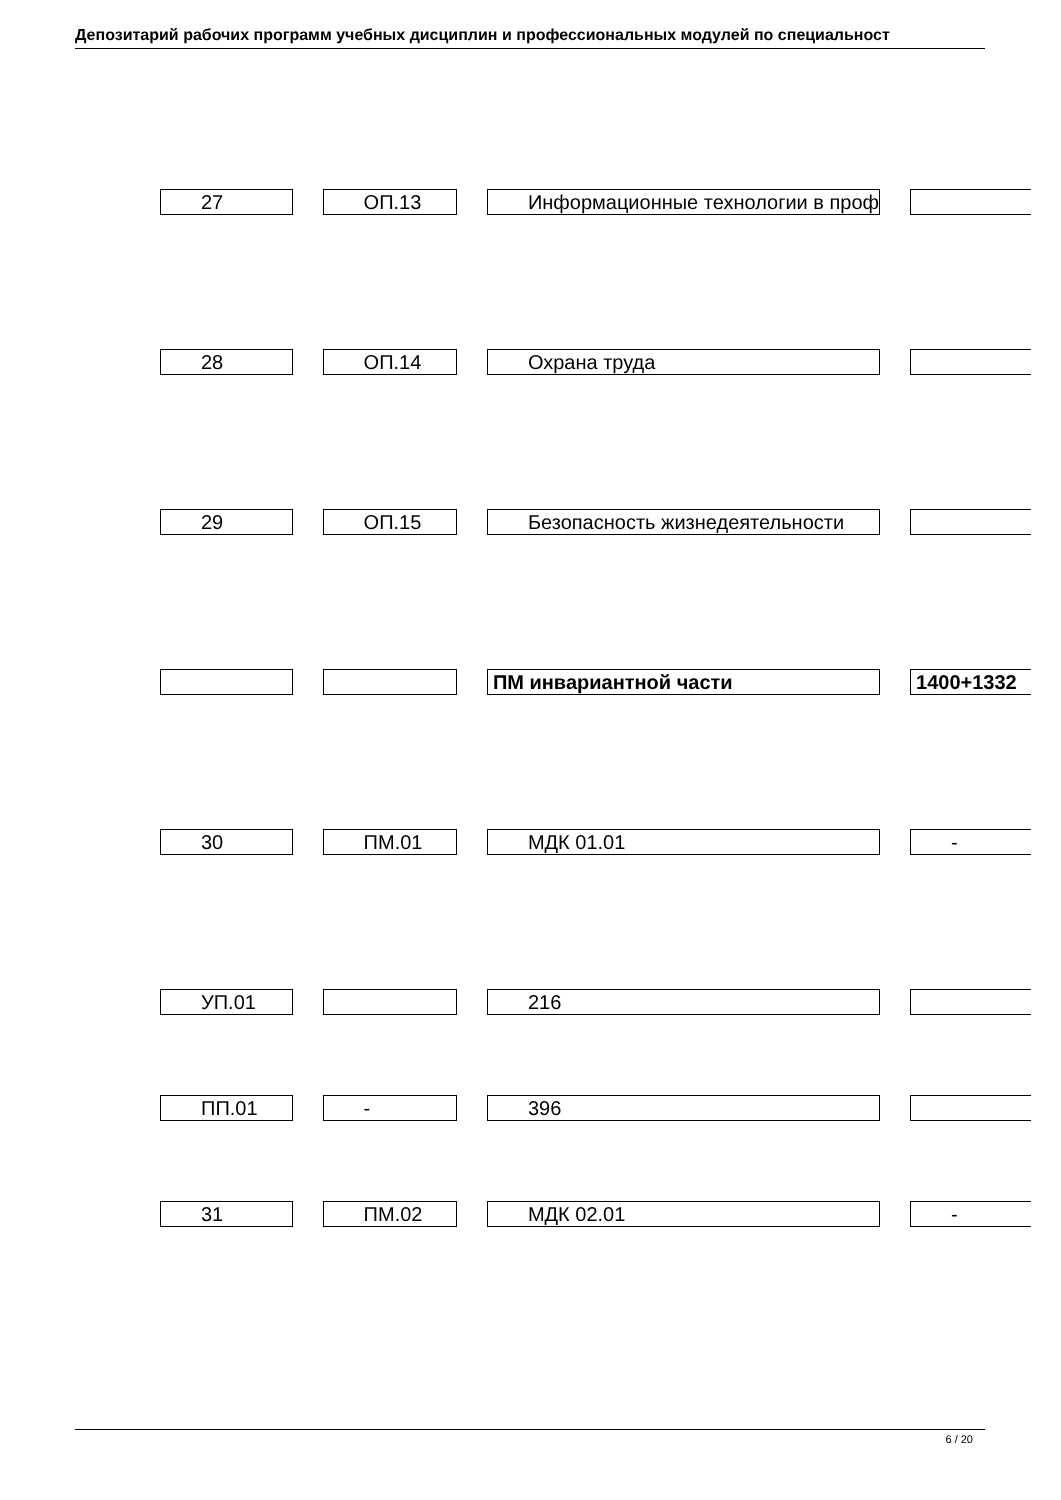Депозитарий рабочих программ учебных дисциплин и профессиональных модулей по специальност
| 27 | ОП.13 | Информационные технологии в проф | |
| 28 | ОП.14 | Охрана труда | |
| 29 | ОП.15 | Безопасность жизнедеятельности | |
| | | ПМ инвариантной части | 1400+1332 |
| 30 | ПМ.01 | МДК 01.01 | - |
| УП.01 | | 216 | |
| ПП.01 | - | 396 | |
| 31 | ПМ.02 | МДК 02.01 | - |
6 / 20